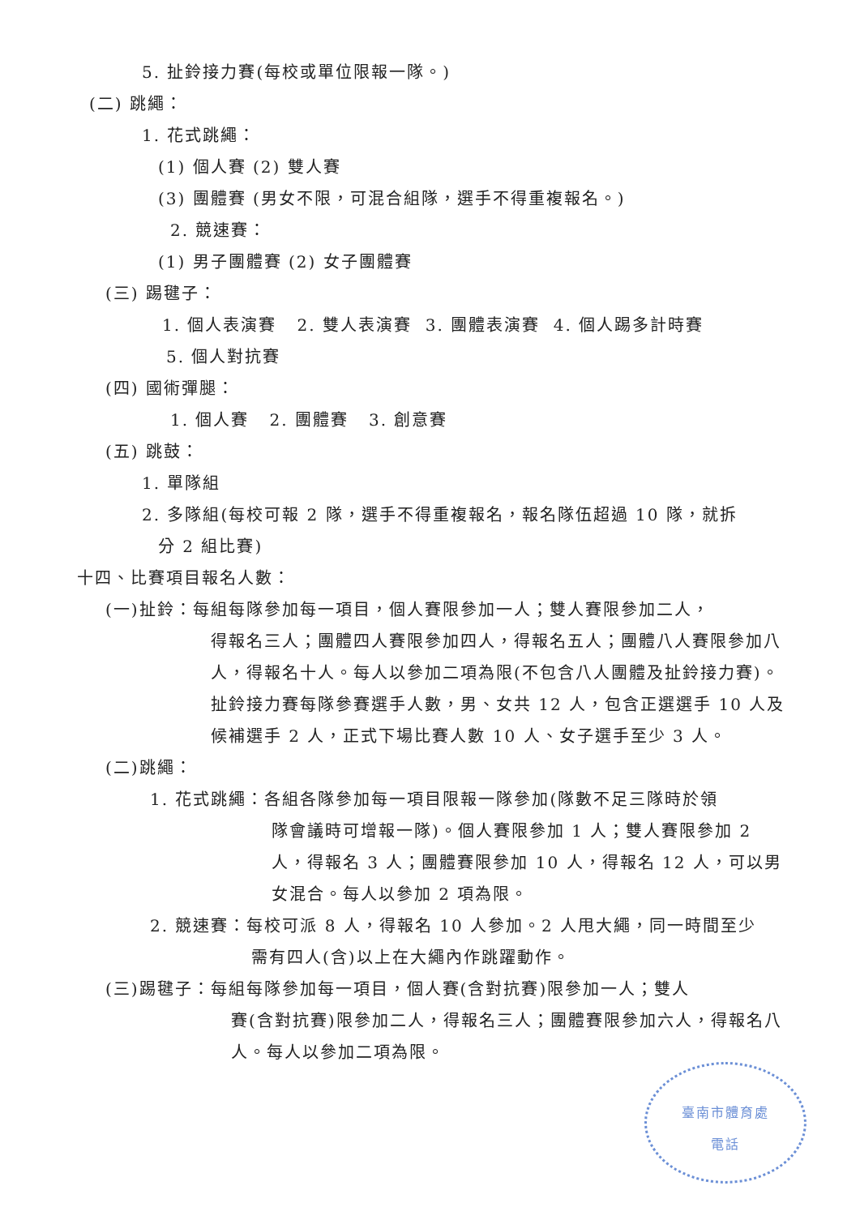5. 扯鈴接力賽(每校或單位限報一隊。)
(二) 跳繩：
1. 花式跳繩：
(1) 個人賽 (2) 雙人賽
(3) 團體賽 (男女不限，可混合組隊，選手不得重複報名。)
2. 競速賽：
(1) 男子團體賽 (2) 女子團體賽
(三) 踢毽子：
1. 個人表演賽 2. 雙人表演賽 3. 團體表演賽 4. 個人踢多計時賽
5. 個人對抗賽
(四) 國術彈腿：
1. 個人賽 2. 團體賽 3. 創意賽
(五) 跳鼓：
1. 單隊組
2. 多隊組(每校可報 2 隊，選手不得重複報名，報名隊伍超過 10 隊，就拆
分 2 組比賽)
十四、比賽項目報名人數：
(一)扯鈴：每組每隊參加每一項目，個人賽限參加一人；雙人賽限參加二人，
得報名三人；團體四人賽限參加四人，得報名五人；團體八人賽限參加八人，得報名十人。每人以參加二項為限(不包含八人團體及扯鈴接力賽)。扯鈴接力賽每隊參賽選手人數，男、女共 12 人，包含正選選手 10 人及候補選手 2 人，正式下場比賽人數 10 人、女子選手至少 3 人。
(二)跳繩：
1. 花式跳繩：各組各隊參加每一項目限報一隊參加(隊數不足三隊時於領
隊會議時可增報一隊)。個人賽限參加 1 人；雙人賽限參加 2 人，得報名 3 人；團體賽限參加 10 人，得報名 12 人，可以男女混合。每人以參加 2 項為限。
2. 競速賽：每校可派 8 人，得報名 10 人參加。2 人甩大繩，同一時間至少
需有四人(含)以上在大繩內作跳躍動作。
(三)踢毽子：每組每隊參加每一項目，個人賽(含對抗賽)限參加一人；雙人
賽(含對抗賽)限參加二人，得報名三人；團體賽限參加六人，得報名八人。每人以參加二項為限。
臺南市體育處
電話